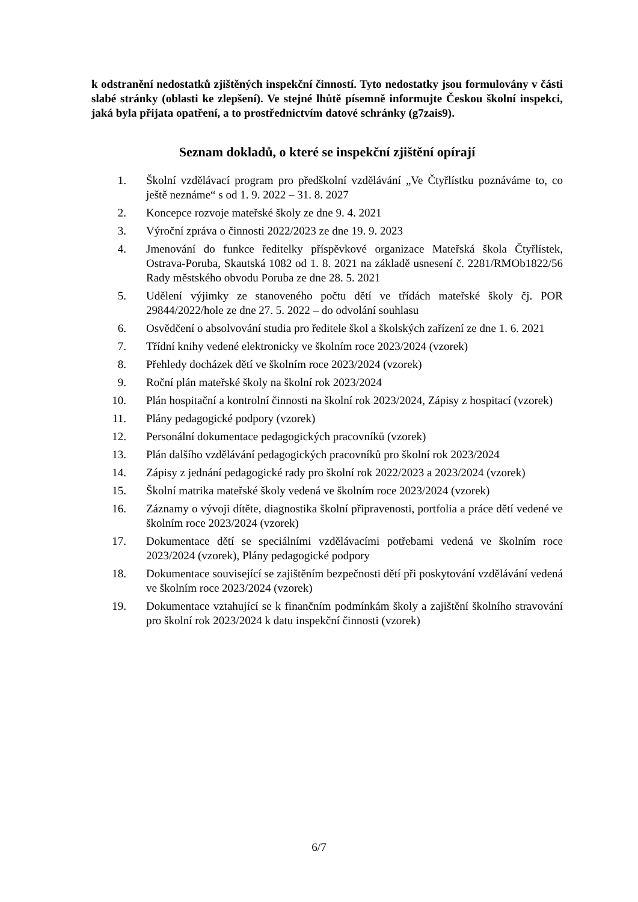k odstranění nedostatků zjištěných inspekční činností. Tyto nedostatky jsou formulovány v části slabé stránky (oblasti ke zlepšení). Ve stejné lhůtě písemně informujte Českou školní inspekci, jaká byla přijata opatření, a to prostřednictvím datové schránky (g7zais9).
Seznam dokladů, o které se inspekční zjištění opírají
1. Školní vzdělávací program pro předškolní vzdělávání „Ve Čtyřlístku poznáváme to, co ještě neznáme“ s od 1. 9. 2022 – 31. 8. 2027
2. Koncepce rozvoje mateřské školy ze dne 9. 4. 2021
3. Výroční zpráva o činnosti 2022/2023 ze dne 19. 9. 2023
4. Jmenování do funkce ředitelky příspěvkové organizace Mateřská škola Čtyřlístek, Ostrava-Poruba, Skautská 1082 od 1. 8. 2021 na základě usnesení č. 2281/RMOb1822/56 Rady městského obvodu Poruba ze dne 28. 5. 2021
5. Udělení výjimky ze stanoveného počtu dětí ve třídách mateřské školy čj. POR 29844/2022/hole ze dne 27. 5. 2022 – do odvolání souhlasu
6. Osvědčení o absolvování studia pro ředitele škol a školských zařízení ze dne 1. 6. 2021
7. Třídní knihy vedené elektronicky ve školním roce 2023/2024 (vzorek)
8. Přehledy docházek dětí ve školním roce 2023/2024 (vzorek)
9. Roční plán mateřské školy na školní rok 2023/2024
10. Plán hospitační a kontrolní činnosti na školní rok 2023/2024, Zápisy z hospitací (vzorek)
11. Plány pedagogické podpory (vzorek)
12. Personální dokumentace pedagogických pracovníků (vzorek)
13. Plán dalšího vzdělávání pedagogických pracovníků pro školní rok 2023/2024
14. Zápisy z jednání pedagogické rady pro školní rok 2022/2023 a 2023/2024 (vzorek)
15. Školní matrika mateřské školy vedená ve školním roce 2023/2024 (vzorek)
16. Záznamy o vývoji dítěte, diagnostika školní připravenosti, portfolia a práce dětí vedené ve školním roce 2023/2024 (vzorek)
17. Dokumentace dětí se speciálními vzdělávacími potřebami vedená ve školním roce 2023/2024 (vzorek), Plány pedagogické podpory
18. Dokumentace související se zajištěním bezpečnosti dětí při poskytování vzdělávání vedená ve školním roce 2023/2024 (vzorek)
19. Dokumentace vztahující se k finančním podmínkám školy a zajištění školního stravování pro školní rok 2023/2024 k datu inspekční činnosti (vzorek)
6/7